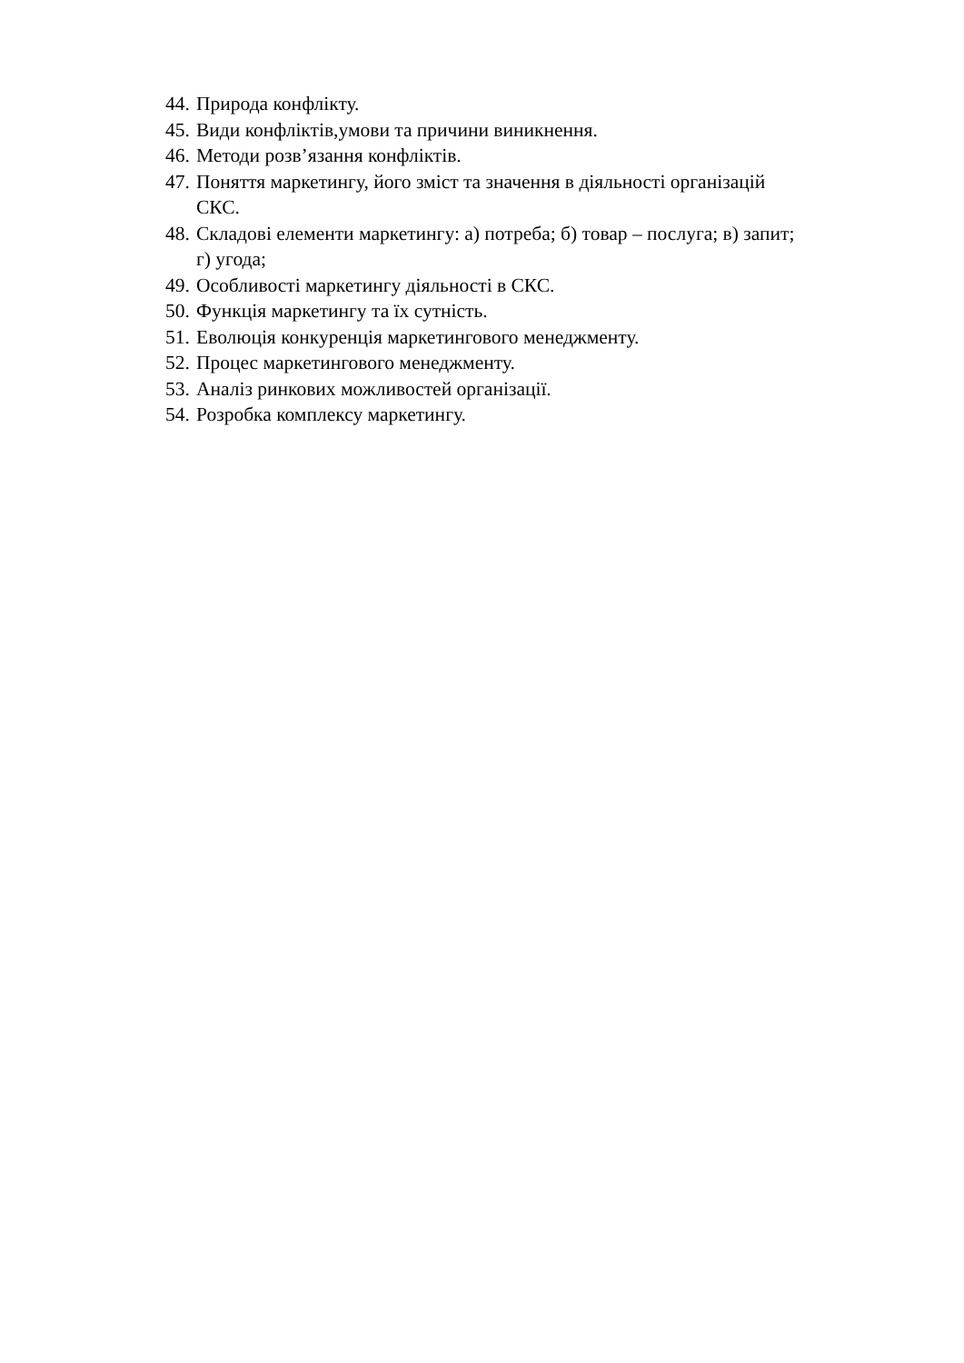44. Природа конфлікту.
45. Види конфліктів,умови та причини виникнення.
46. Методи розв’язання конфліктів.
47. Поняття маркетингу, його зміст та значення в діяльності організацій
СКС.
48. Складові елементи маркетингу: а) потреба; б) товар – послуга; в) запит;
г) угода;
49. Особливості маркетингу діяльності в СКС.
50. Функція маркетингу та їх сутність.
51. Еволюція конкуренція маркетингового менеджменту.
52. Процес маркетингового менеджменту.
53. Аналіз ринкових можливостей організації.
54. Розробка комплексу маркетингу.